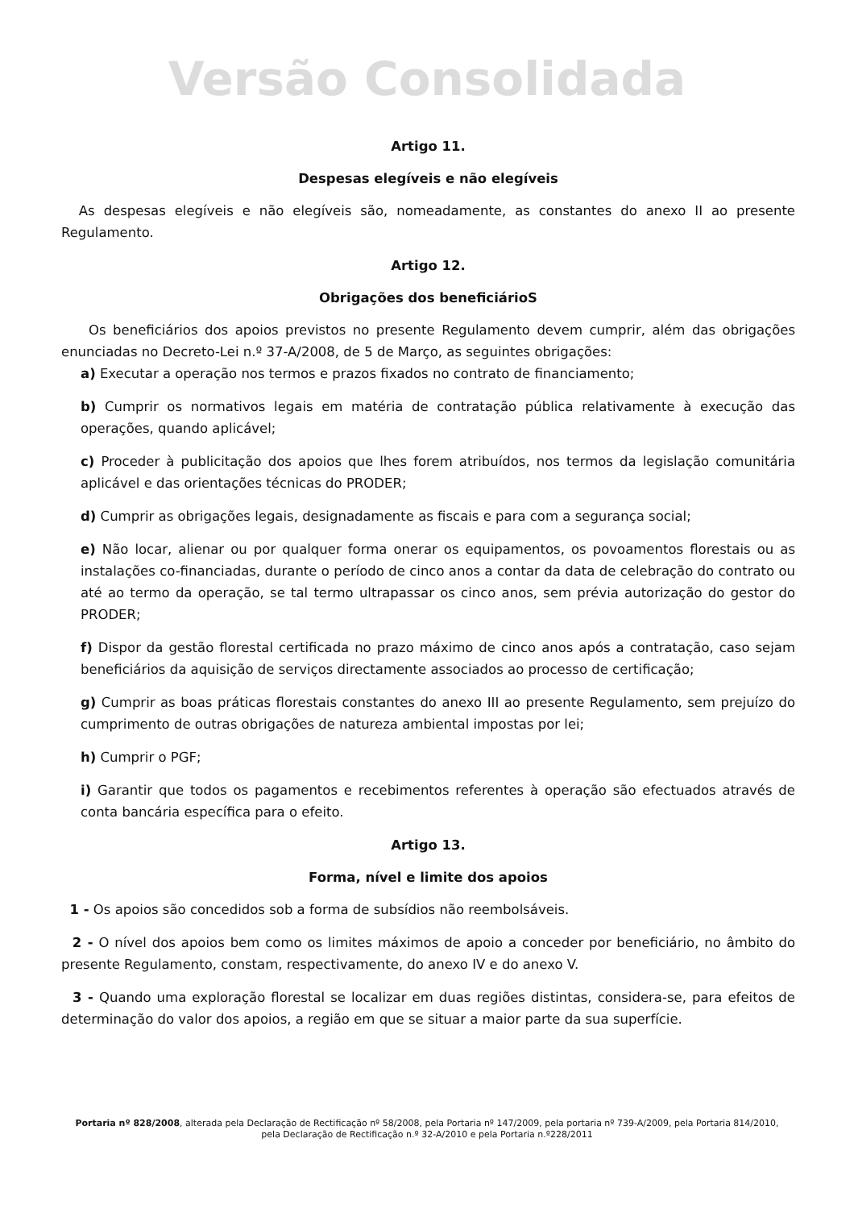Versão Consolidada
Artigo 11.
Despesas elegíveis e não elegíveis
As despesas elegíveis e não elegíveis são, nomeadamente, as constantes do anexo II ao presente Regulamento.
Artigo 12.
Obrigações dos beneficiárioS
Os beneficiários dos apoios previstos no presente Regulamento devem cumprir, além das obrigações enunciadas no Decreto-Lei n.º 37-A/2008, de 5 de Março, as seguintes obrigações:
a) Executar a operação nos termos e prazos fixados no contrato de financiamento;
b) Cumprir os normativos legais em matéria de contratação pública relativamente à execução das operações, quando aplicável;
c) Proceder à publicitação dos apoios que lhes forem atribuídos, nos termos da legislação comunitária aplicável e das orientações técnicas do PRODER;
d) Cumprir as obrigações legais, designadamente as fiscais e para com a segurança social;
e) Não locar, alienar ou por qualquer forma onerar os equipamentos, os povoamentos florestais ou as instalações co-financiadas, durante o período de cinco anos a contar da data de celebração do contrato ou até ao termo da operação, se tal termo ultrapassar os cinco anos, sem prévia autorização do gestor do PRODER;
f) Dispor da gestão florestal certificada no prazo máximo de cinco anos após a contratação, caso sejam beneficiários da aquisição de serviços directamente associados ao processo de certificação;
g) Cumprir as boas práticas florestais constantes do anexo III ao presente Regulamento, sem prejuízo do cumprimento de outras obrigações de natureza ambiental impostas por lei;
h) Cumprir o PGF;
i) Garantir que todos os pagamentos e recebimentos referentes à operação são efectuados através de conta bancária específica para o efeito.
Artigo 13.
Forma, nível e limite dos apoios
1 - Os apoios são concedidos sob a forma de subsídios não reembolsáveis.
2 - O nível dos apoios bem como os limites máximos de apoio a conceder por beneficiário, no âmbito do presente Regulamento, constam, respectivamente, do anexo IV e do anexo V.
3 - Quando uma exploração florestal se localizar em duas regiões distintas, considera-se, para efeitos de determinação do valor dos apoios, a região em que se situar a maior parte da sua superfície.
Portaria nº 828/2008, alterada pela Declaração de Rectificação nº 58/2008, pela Portaria nº 147/2009, pela portaria nº 739-A/2009, pela Portaria 814/2010, pela Declaração de Rectificação n.º 32-A/2010 e pela Portaria n.º228/2011